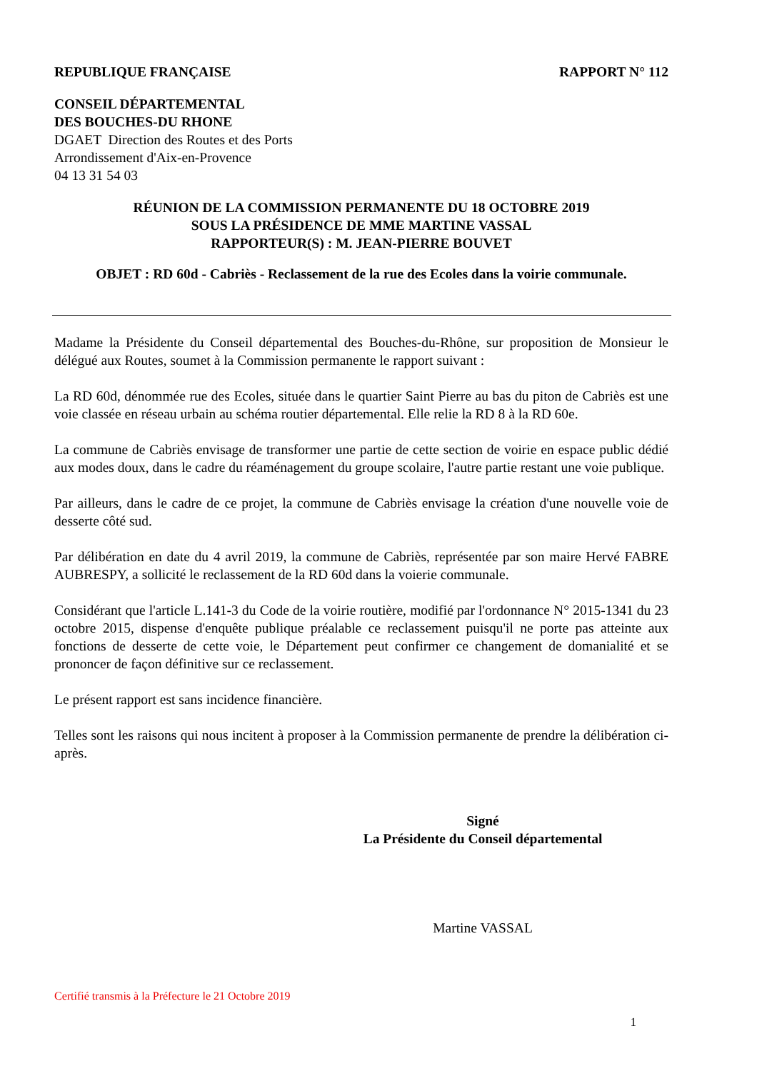REPUBLIQUE FRANÇAISE RAPPORT N° 112
CONSEIL DÉPARTEMENTAL
DES BOUCHES-DU RHONE
DGAET Direction des Routes et des Ports
Arrondissement d'Aix-en-Provence
04 13 31 54 03
RÉUNION DE LA COMMISSION PERMANENTE DU 18 OCTOBRE 2019
SOUS LA PRÉSIDENCE DE MME MARTINE VASSAL
RAPPORTEUR(S) : M. JEAN-PIERRE BOUVET
OBJET : RD 60d - Cabriès - Reclassement de la rue des Ecoles dans la voirie communale.
Madame la Présidente du Conseil départemental des Bouches-du-Rhône, sur proposition de Monsieur le délégué aux Routes, soumet à la Commission permanente le rapport suivant :
La RD 60d, dénommée rue des Ecoles, située dans le quartier Saint Pierre au bas du piton de Cabriès est une voie classée en réseau urbain au schéma routier départemental. Elle relie la RD 8 à la RD 60e.
La commune de Cabriès envisage de transformer une partie de cette section de voirie en espace public dédié aux modes doux, dans le cadre du réaménagement du groupe scolaire, l'autre partie restant une voie publique.
Par ailleurs, dans le cadre de ce projet, la commune de Cabriès envisage la création d'une nouvelle voie de desserte côté sud.
Par délibération en date du 4 avril 2019, la commune de Cabriès, représentée par son maire Hervé FABRE AUBRESPY, a sollicité le reclassement de la RD 60d dans la voierie communale.
Considérant que l'article L.141-3 du Code de la voirie routière, modifié par l'ordonnance N° 2015-1341 du 23 octobre 2015, dispense d'enquête publique préalable ce reclassement puisqu'il ne porte pas atteinte aux fonctions de desserte de cette voie, le Département peut confirmer ce changement de domanialité et se prononcer de façon définitive sur ce reclassement.
Le présent rapport est sans incidence financière.
Telles sont les raisons qui nous incitent à proposer à la Commission permanente de prendre la délibération ci-après.
Signé
La Présidente du Conseil départemental
Martine VASSAL
Certifié transmis à la Préfecture le 21 Octobre 2019
1